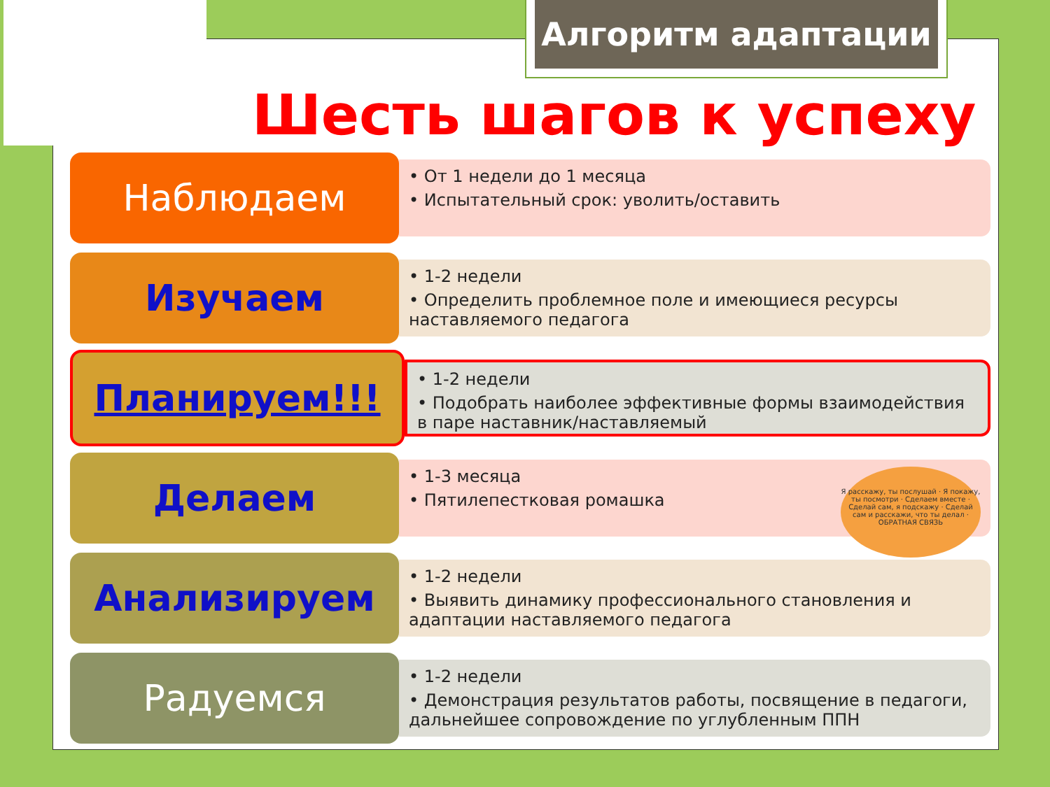Алгоритм адаптации
Шесть шагов к успеху
Наблюдаем
• От 1 недели до 1 месяца
• Испытательный срок: уволить/оставить
Изучаем
• 1-2 недели
• Определить проблемное поле и имеющиеся ресурсы наставляемого педагога
Планируем!!!
• 1-2 недели
• Подобрать наиболее эффективные формы взаимодействия в паре наставник/наставляемый
Делаем
• 1-3 месяца
• Пятилепестковая ромашка
Я расскажу, ты послушай · Я покажу, ты посмотри · Сделаем вместе · Сделай сам, я подскажу · Сделай сам и расскажи, что ты делал · ОБРАТНАЯ СВЯЗЬ
Анализируем
• 1-2 недели
• Выявить динамику профессионального становления и адаптации наставляемого педагога
Радуемся
• 1-2 недели
• Демонстрация результатов работы, посвящение в педагоги, дальнейшее сопровождение по углубленным ППН